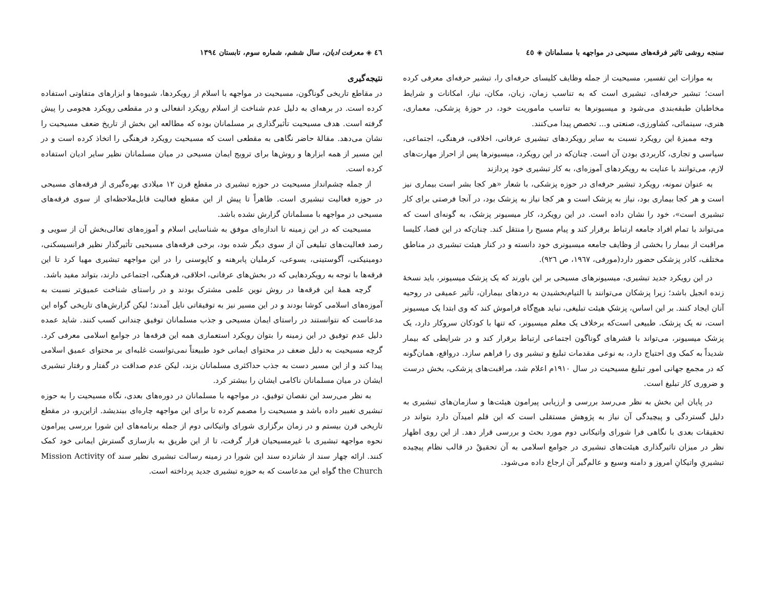سنجه روشی تاثیر فرقه‌های مسیحی در مواجهه با مسلمانان ◈ ٤٥
به موازات این تفسیر، مسیحیت از جمله وظایف کلیسای حرفه‌ای را، تبشیر حرفه‌ای معرفی کرده است؛ تبشیر حرفه‌ای، تبشیری است که به تناسب زمان، زبان، مکان، نیاز، امکانات و شرایط مخاطبان طبقه‌بندی می‌شود و میسیونرها به تناسب ماموریت خود، در حوزهٔ پزشکی، معماری، هنری، سینمائی، کشاورزی، صنعتی و... تخصص پیدا می‌کنند.
وجه ممیزهٔ این رویکرد نسبت به سایر رویکردهای تبشیری عرفانی، اخلاقی، فرهنگی، اجتماعی، سیاسی و تجاری، کاربردی بودن آن است. چنان‌که در این رویکرد، میسیونرها پس از احراز مهارت‌های لازم، می‌توانند با عنایت به رویکردهای آموزه‌ای، به کار تبشیری خود پردازند
به عنوان نمونه، رویکرد تبشیر حرفه‌ای در حوزه پزشکی، با شعار «هر کجا بشر است بیماری نیز است و هر کجا بیماری بود، نیاز به پزشک است و هر کجا نیاز به پزشک بود، در آنجا فرصتی برای کار تبشیری است»، خود را نشان داده است. در این رویکرد، کار میسیونر پزشک، به گونه‌ای است که می‌تواند با تمام افراد جامعه ارتباط برقرار کند و پیام مسیح را منتقل کند. چنان‌که در این فضا، کلیسا مراقبت از بیمار را بخشی از وظایف جامعه میسیونری خود دانسته و در کنار هیئت تبشیری در مناطق مختلف، کادر پزشکی حضور دارد(مورفی، ١٩٦٧، ص ٩٢٦).
در این رویکرد جدید تبشیری، میسیونرهای مسیحی بر این باورند که یک پزشک میسیونر، باید نسخهٔ زنده انجیل باشد؛ زیرا پزشکان می‌توانند با التیام‌بخشیدن به دردهای بیماران، تأثیر عمیقی در روحیه آنان ایجاد کنند. بر این اساس، پزشکِ هیئت تبلیغی، نباید هیچ‌گاه فراموش کند که وی ابتدا یک میسیونر است، نه یک پزشک. طبیعی است‌که برخلاف یک معلم میسیونر، که تنها با کودکان سروکار دارد، یک پزشک میسیونر، می‌تواند با قشرهای گوناگون اجتماعی ارتباط برقرار کند و در شرایطی که بیمار شدیداً به کمک وی احتیاج دارد، به نوعی مقدمات تبلیغ و تبشیر وی را فراهم سازد. درواقع، همان‌گونه که در مجمع جهانی امور تبلیغ مسیحیت در سال ١٩١٠م اعلام شد، مراقبت‌های پزشکی، بخش درست و ضروری کار تبلیغ است.
در پایان این بخش به نظر می‌رسد بررسی و ارزیابی پیرامون هیئت‌ها و سازمان‌های تبشیری به دلیل گستردگی و پیچیدگی آن نیاز به پژوهش مستقلی است که این قلم امیدآن دارد بتواند در تحقیقات بعدی با نگاهی فرا شورای واتیکانی دوم مورد بحث و بررسی قرار دهد. از این روی اظهار نظر در میزان تاثیرگذاری هیئت‌های تبشیری در جوامع اسلامی به آن تحقیقْ در قالب نظام پیچیده تبشیریِ واتیکانِ امروز و دامنه وسیع و عالم‌گیر آن ارجاع داده می‌شود.
٤٦ ◈ معرفت ادیان، سال ششم، شماره سوم، تابستان ١٣٩٤
نتیجه‌گیری
در مقاطع تاریخی گوناگون، مسیحیت در مواجهه با اسلام از رویکردها، شیوه‌ها و ابزارهای متفاوتی استفاده کرده است. در برهه‌ای به دلیل عدم شناخت از اسلام رویکرد انفعالی و در مقطعی رویکرد هجومی را پیش گرفته است. هدف مسیحیت تأثیرگذاری بر مسلمانان بوده که مطالعه این بخش از تاریخ ضعف مسیحیت را نشان می‌دهد. مقالهٔ حاضر نگاهی به مقطعی است که مسیحیت رویکرد فرهنگی را اتخاذ کرده است و در این مسیر از همه ابزارها و روش‌ها برای ترویج ایمان مسیحی در میان مسلمانان نظیر سایر ادیان استفاده کرده است.
از جمله چشم‌انداز مسیحیت در حوزه تبشیری در مقطع قرن ١٢ میلادی بهره‌گیری از فرقه‌های مسیحی در حوزه فعالیت تبشیری است. ظاهراً تا پیش از این مقطع فعالیت قابل‌ملاحظه‌ای از سوی فرقه‌های مسیحی در مواجهه با مسلمانان گزارش نشده باشد.
مسیحیت که در این زمینه تا اندازه‌ای موفق به شناسایی اسلام و آموزه‌های تعالی‌بخش آن از سویی و رصد فعالیت‌های تبلیغی آن از سوی دیگر شده بود، برخی فرقه‌های مسیحیی تأثیرگذار نظیر فرانسیسکنی، دومینیکنی، آگوستینی، یسوعی، کرملیان پابرهنه و کاپوسنی را در این مواجهه تبشیری مهیا کرد تا این فرقه‌ها با توجه به رویکردهایی که در بخش‌های عرفانی، اخلاقی، فرهنگی، اجتماعی دارند، بتواند مفید باشد.
گرچه همهٔ این فرقه‌ها در روش نوین علمی مشترک بودند و در راستای شناخت عمیق‌تر نسبت به آموزه‌های اسلامی کوشا بودند و در این مسیر نیز به توفیقاتی نایل آمدند؛ لیکن گزارش‌های تاریخی گواه این مدعاست که نتوانستند در راستای ایمان مسیحی و جذب مسلمانان توفیق چندانی کسب کنند. شاید عمده دلیل عدم توفیق در این زمینه را بتوان رویکرد استعماری همه این فرقه‌ها در جوامع اسلامی معرفی کرد. گرچه مسیحیت به دلیل ضعف در محتوای ایمانی خود طبیعتاً نمی‌توانست غلبه‌ای بر محتوای عمیق اسلامی پیدا کند و از این مسیر دست به جذب حداکثری مسلمانان بزند، لیکن عدم صداقت در گفتار و رفتار تبشیری ایشان در میان مسلمانان ناکامی ایشان را بیشتر کرد.
به نظر می‌رسد این نقصان توفیق، در مواجهه با مسلمانان در دوره‌های بعدی، نگاه مسیحیت را به حوزه تبشیری تغییر داده باشد و مسیحیت را مصمم کرده تا برای این مواجهه چاره‌ای بیندیشد. ازاین‌رو، در مقطع تاریخی قرن بیستم و در زمان برگزاری شورای واتیکانی دوم از جمله برنامه‌های این شورا بررسی پیرامون نحوه مواجهه تبشیری با غیرمسیحیان قرار گرفت، تا از این طریق به بازسازی گسترش ایمانی خود کمک کنند. ارائه چهار سند از شانزده سند این شورا در زمینه رسالت تبشیری نظیر سند Mission Activity of the Church گواه این مدعاست که به حوزه تبشیری جدید پرداخته است.